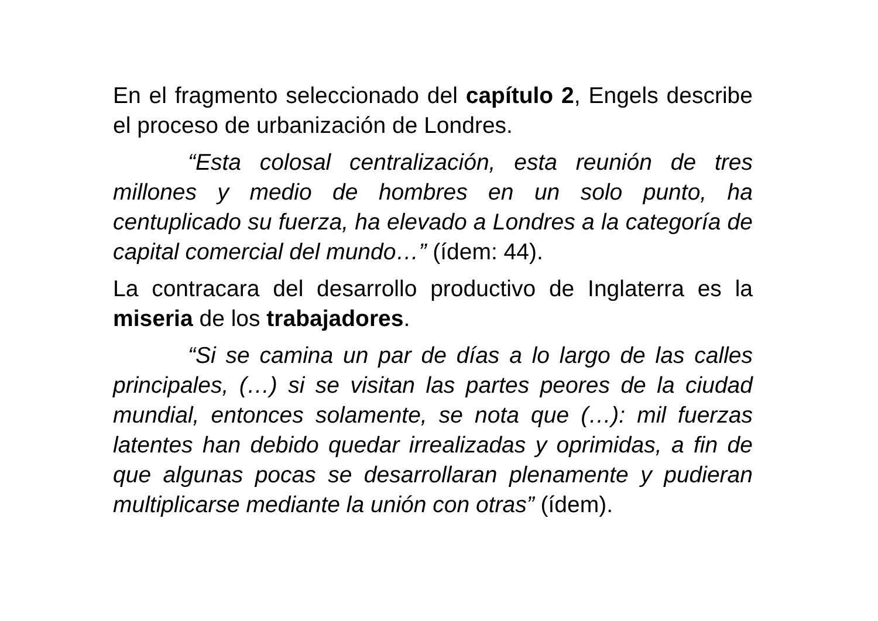En el fragmento seleccionado del capítulo 2, Engels describe el proceso de urbanización de Londres.
“Esta colosal centralización, esta reunión de tres millones y medio de hombres en un solo punto, ha centuplicado su fuerza, ha elevado a Londres a la categoría de capital comercial del mundo…” (ídem: 44).
La contracara del desarrollo productivo de Inglaterra es la miseria de los trabajadores.
“Si se camina un par de días a lo largo de las calles principales, (…) si se visitan las partes peores de la ciudad mundial, entonces solamente, se nota que (…): mil fuerzas latentes han debido quedar irrealizadas y oprimidas, a fin de que algunas pocas se desarrollaran plenamente y pudieran multiplicarse mediante la unión con otras” (ídem).